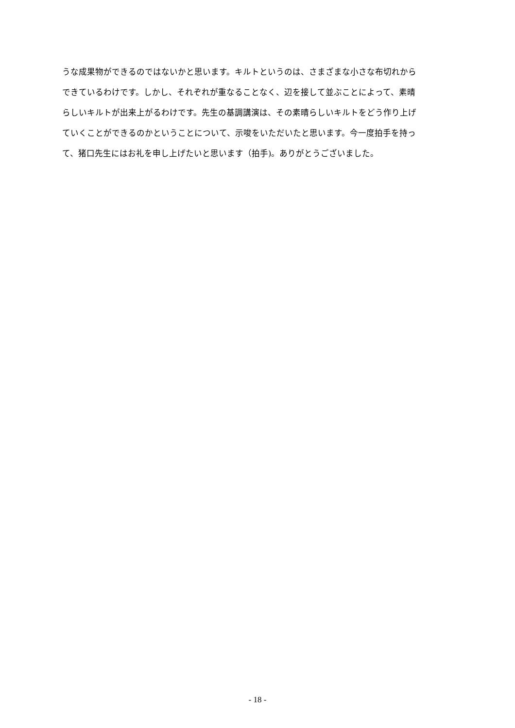うな成果物ができるのではないかと思います。キルトというのは、さまざまな小さな布切れから
できているわけです。しかし、それぞれが重なることなく、辺を接して並ぶことによって、素晴
らしいキルトが出来上がるわけです。先生の基調講演は、その素晴らしいキルトをどう作り上げ
ていくことができるのかということについて、示唆をいただいたと思います。今一度拍手を持っ
て、猪口先生にはお礼を申し上げたいと思います（拍手)。ありがとうございました。
- 18 -